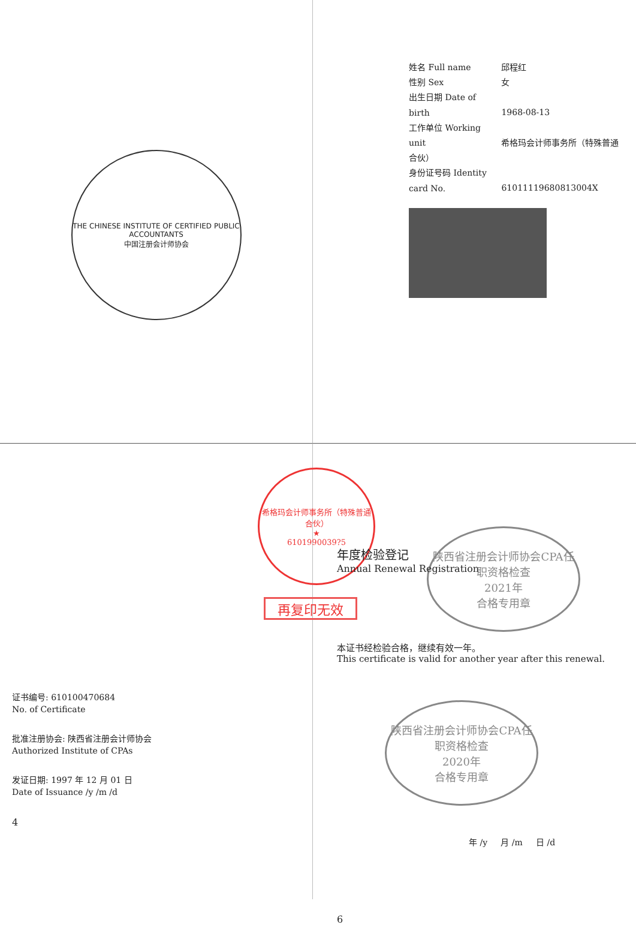THE CHINESE INSTITUTE OF CERTIFIED PUBLIC ACCOUNTANTS
中国注册会计师协会
姓名 Full name 邱程红
性别 Sex 女
出生日期 Date of birth 1968-08-13
工作单位 Working unit 希格玛会计师事务所（特殊普通合伙）
身份证号码 Identity card No. 61011119680813004X
希格玛会计师事务所（特殊普通合伙）
★
6101990039?5
再复印无效
证书编号: 610100470684
No. of Certificate
批准注册协会: 陕西省注册会计师协会
Authorized Institute of CPAs
发证日期: 1997 年 12 月 01 日
Date of Issuance /y /m /d
4
年度检验登记
Annual Renewal Registration
陕西省注册会计师协会CPA任职资格检查
2021年
合格专用章
本证书经检验合格，继续有效一年。
This certificate is valid for another year after this renewal.
陕西省注册会计师协会CPA任职资格检查
2020年
合格专用章
年 /y 月 /m 日 /d
6